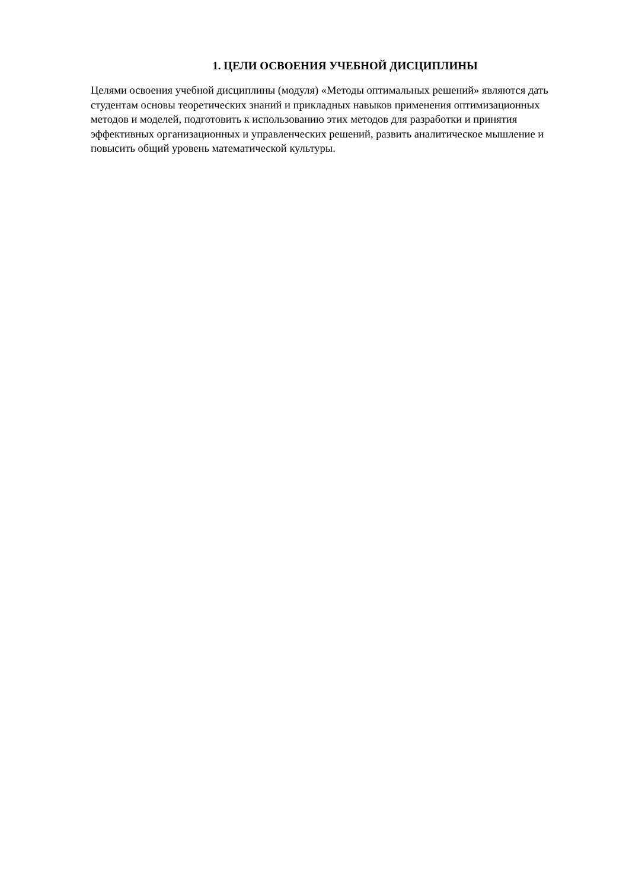1. ЦЕЛИ ОСВОЕНИЯ УЧЕБНОЙ ДИСЦИПЛИНЫ
Целями освоения учебной дисциплины (модуля) «Методы оптимальных решений» являются дать студентам основы теоретических знаний и прикладных навыков применения оптимизационных методов и моделей, подготовить к использованию этих методов для разработки и принятия эффективных организационных и управленческих решений, развить аналитическое мышление и повысить общий уровень математической культуры.